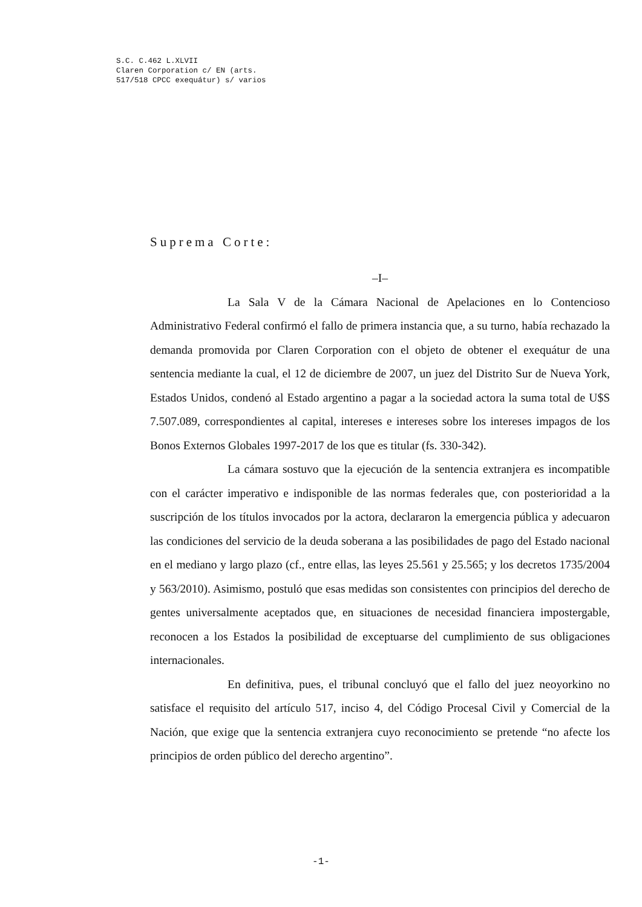S.C. C.462 L.XLVII
Claren Corporation c/ EN (arts.
517/518 CPCC exequátur) s/ varios
Suprema Corte:
–I–
La Sala V de la Cámara Nacional de Apelaciones en lo Contencioso Administrativo Federal confirmó el fallo de primera instancia que, a su turno, había rechazado la demanda promovida por Claren Corporation con el objeto de obtener el exequátur de una sentencia mediante la cual, el 12 de diciembre de 2007, un juez del Distrito Sur de Nueva York, Estados Unidos, condenó al Estado argentino a pagar a la sociedad actora la suma total de U$S 7.507.089, correspondientes al capital, intereses e intereses sobre los intereses impagos de los Bonos Externos Globales 1997-2017 de los que es titular (fs. 330-342).
La cámara sostuvo que la ejecución de la sentencia extranjera es incompatible con el carácter imperativo e indisponible de las normas federales que, con posterioridad a la suscripción de los títulos invocados por la actora, declararon la emergencia pública y adecuaron las condiciones del servicio de la deuda soberana a las posibilidades de pago del Estado nacional en el mediano y largo plazo (cf., entre ellas, las leyes 25.561 y 25.565; y los decretos 1735/2004 y 563/2010). Asimismo, postuló que esas medidas son consistentes con principios del derecho de gentes universalmente aceptados que, en situaciones de necesidad financiera impostergable, reconocen a los Estados la posibilidad de exceptuarse del cumplimiento de sus obligaciones internacionales.
En definitiva, pues, el tribunal concluyó que el fallo del juez neoyorkino no satisface el requisito del artículo 517, inciso 4, del Código Procesal Civil y Comercial de la Nación, que exige que la sentencia extranjera cuyo reconocimiento se pretende “no afecte los principios de orden público del derecho argentino”.
-1-